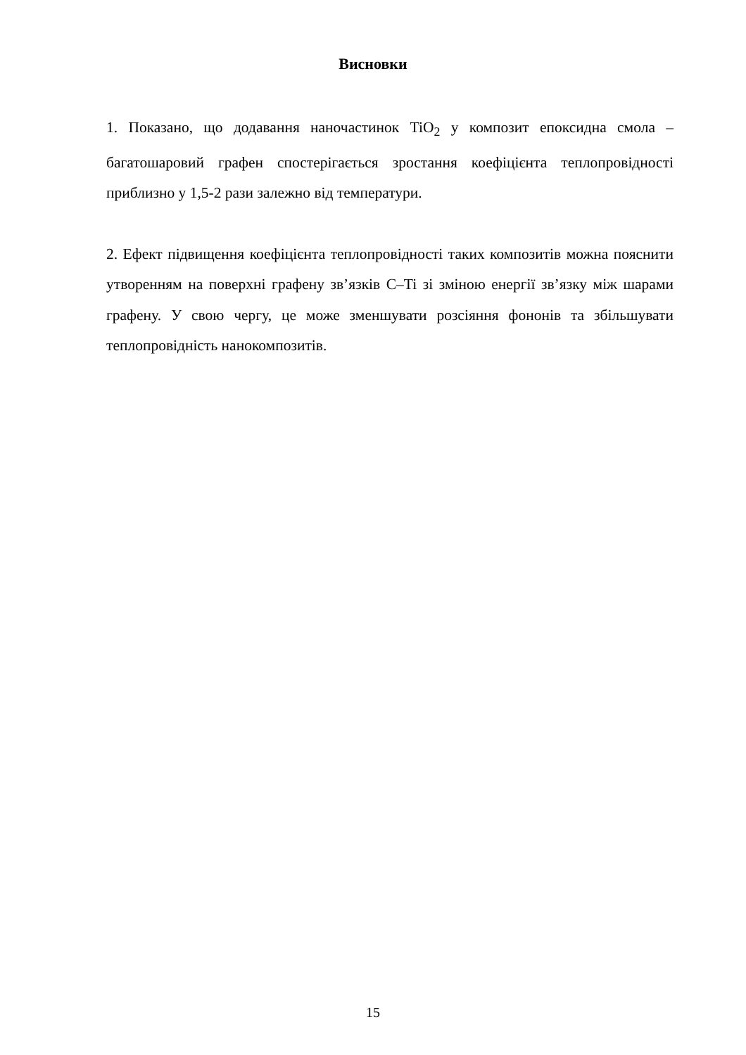Висновки
1. Показано, що додавання наночастинок TiO<sub>2</sub> у композит епоксидна смола – багатошаровий графен спостерігається зростання коефіцієнта теплопровідності приблизно у 1,5-2 рази залежно від температури.
2. Ефект підвищення коефіцієнта теплопровідності таких композитів можна пояснити утворенням на поверхні графену зв’язків C–Ti зі зміною енергії зв’язку між шарами графену. У свою чергу, це може зменшувати розсіяння фононів та збільшувати теплопровідність нанокомпозитів.
15